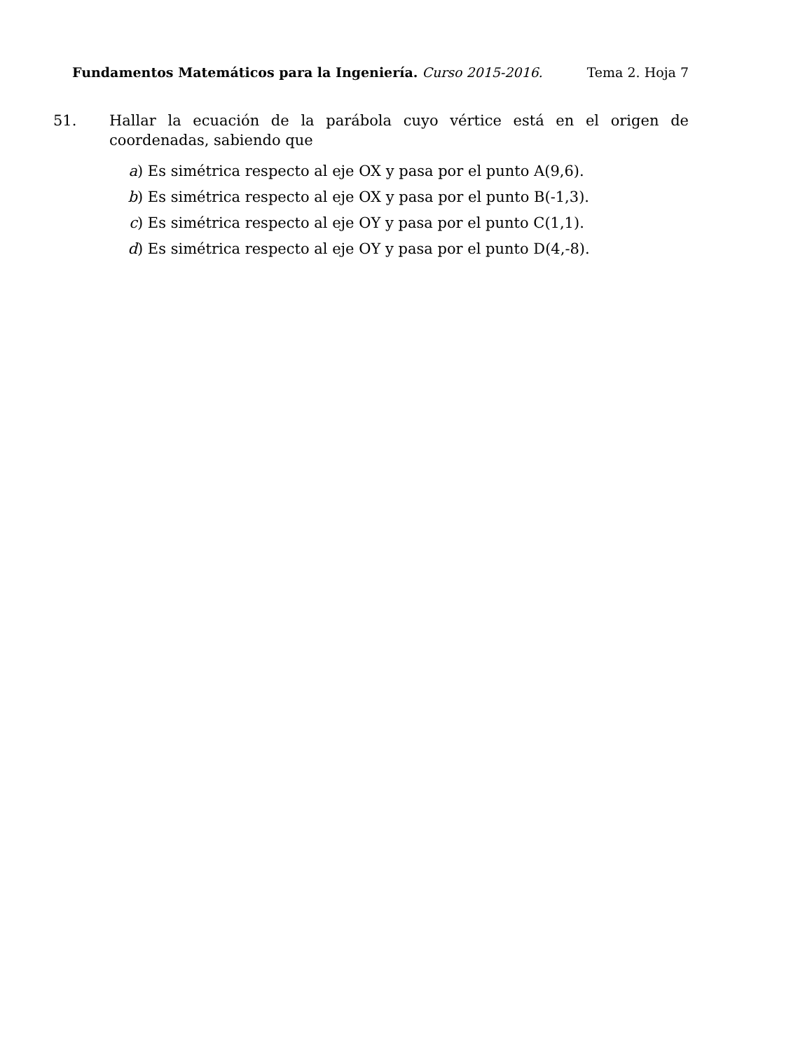Fundamentos Matemáticos para la Ingeniería. Curso 2015-2016. Tema 2. Hoja 7
51. Hallar la ecuación de la parábola cuyo vértice está en el origen de coordenadas, sabiendo que
a) Es simétrica respecto al eje OX y pasa por el punto A(9,6).
b) Es simétrica respecto al eje OX y pasa por el punto B(-1,3).
c) Es simétrica respecto al eje OY y pasa por el punto C(1,1).
d) Es simétrica respecto al eje OY y pasa por el punto D(4,-8).